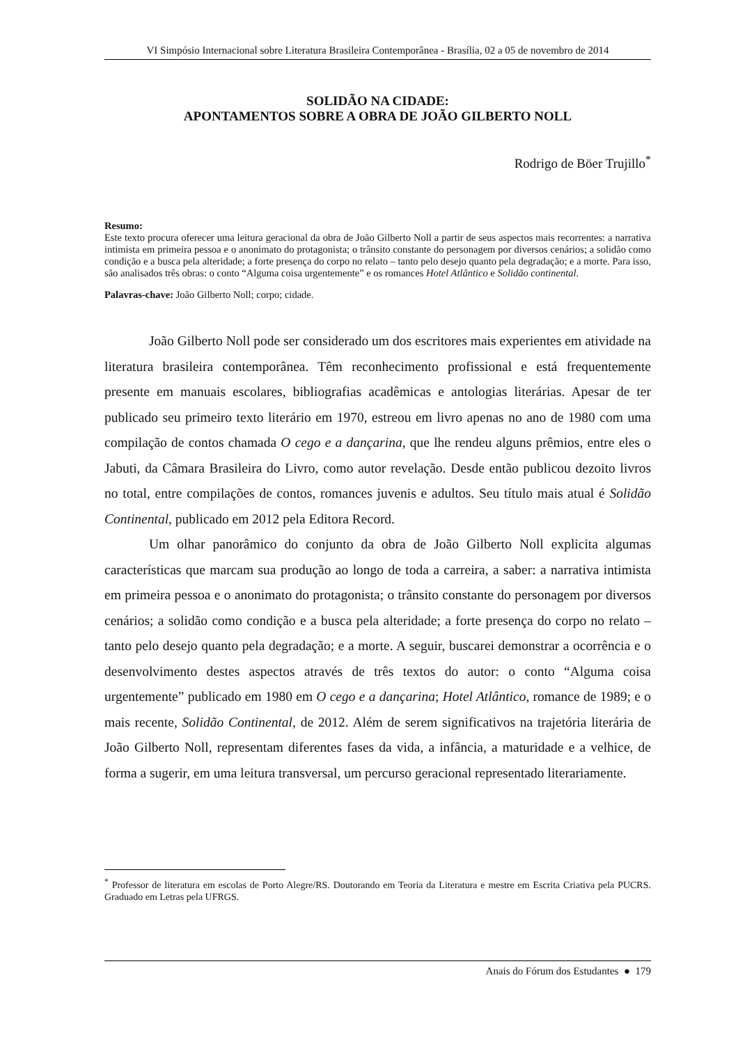VI Simpósio Internacional sobre Literatura Brasileira Contemporânea - Brasília, 02 a 05 de novembro de 2014
SOLIDÃO NA CIDADE:
APONTAMENTOS SOBRE A OBRA DE JOÃO GILBERTO NOLL
Rodrigo de Böer Trujillo<sup>*</sup>
Resumo:
Este texto procura oferecer uma leitura geracional da obra de João Gilberto Noll a partir de seus aspectos mais recorrentes: a narrativa intimista em primeira pessoa e o anonimato do protagonista; o trânsito constante do personagem por diversos cenários; a solidão como condição e a busca pela alteridade; a forte presença do corpo no relato – tanto pelo desejo quanto pela degradação; e a morte. Para isso, são analisados três obras: o conto “Alguma coisa urgentemente” e os romances Hotel Atlântico e Solidão continental.
Palavras-chave: João Gilberto Noll; corpo; cidade.
João Gilberto Noll pode ser considerado um dos escritores mais experientes em atividade na literatura brasileira contemporânea. Têm reconhecimento profissional e está frequentemente presente em manuais escolares, bibliografias acadêmicas e antologias literárias. Apesar de ter publicado seu primeiro texto literário em 1970, estreou em livro apenas no ano de 1980 com uma compilação de contos chamada O cego e a dançarina, que lhe rendeu alguns prêmios, entre eles o Jabuti, da Câmara Brasileira do Livro, como autor revelação. Desde então publicou dezoito livros no total, entre compilações de contos, romances juvenis e adultos. Seu título mais atual é Solidão Continental, publicado em 2012 pela Editora Record.
Um olhar panorâmico do conjunto da obra de João Gilberto Noll explicita algumas características que marcam sua produção ao longo de toda a carreira, a saber: a narrativa intimista em primeira pessoa e o anonimato do protagonista; o trânsito constante do personagem por diversos cenários; a solidão como condição e a busca pela alteridade; a forte presença do corpo no relato – tanto pelo desejo quanto pela degradação; e a morte. A seguir, buscarei demonstrar a ocorrência e o desenvolvimento destes aspectos através de três textos do autor: o conto “Alguma coisa urgentemente” publicado em 1980 em O cego e a dançarina; Hotel Atlântico, romance de 1989; e o mais recente, Solidão Continental, de 2012. Além de serem significativos na trajetória literária de João Gilberto Noll, representam diferentes fases da vida, a infância, a maturidade e a velhice, de forma a sugerir, em uma leitura transversal, um percurso geracional representado literariamente.
<sup>*</sup> Professor de literatura em escolas de Porto Alegre/RS. Doutorando em Teoria da Literatura e mestre em Escrita Criativa pela PUCRS. Graduado em Letras pela UFRGS.
Anais do Fórum dos Estudantes ● 179